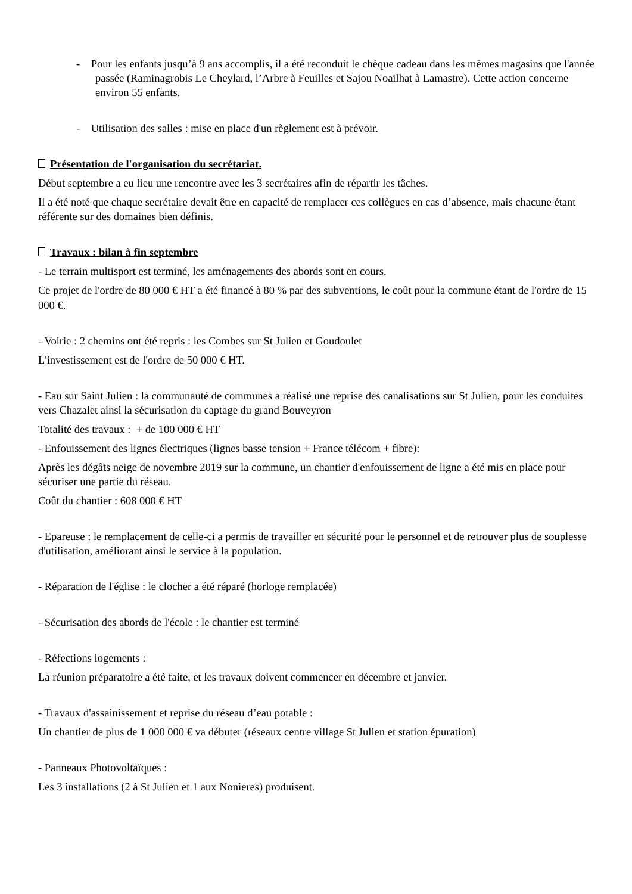- Pour les enfants jusqu’à 9 ans accomplis, il a été reconduit le chèque cadeau dans les mêmes magasins que l'année passée (Raminagrobis Le Cheylard, l’Arbre à Feuilles et Sajou Noailhat à Lamastre). Cette action concerne environ 55 enfants.
- Utilisation des salles : mise en place d'un règlement est à prévoir.
Présentation de l'organisation du secrétariat.
Début septembre a eu lieu une rencontre avec les 3 secrétaires afin de répartir les tâches.
Il a été noté que chaque secrétaire devait être en capacité de remplacer ces collègues en cas d’absence, mais chacune étant référente sur des domaines bien définis.
Travaux : bilan à fin septembre
- Le terrain multisport est terminé, les aménagements des abords sont en cours.
Ce projet de l'ordre de 80 000 € HT a été financé à 80 % par des subventions, le coût pour la commune étant de l'ordre de 15 000 €.
- Voirie : 2 chemins ont été repris : les Combes sur St Julien et Goudoulet
L'investissement est de l'ordre de 50 000 € HT.
- Eau sur Saint Julien : la communauté de communes a réalisé une reprise des canalisations sur St Julien, pour les conduites vers Chazalet ainsi la sécurisation du captage du grand Bouveyron
Totalité des travaux : + de 100 000 € HT
- Enfouissement des lignes électriques (lignes basse tension + France télécom + fibre):
Après les dégâts neige de novembre 2019 sur la commune, un chantier d'enfouissement de ligne a été mis en place pour sécuriser une partie du réseau.
Coût du chantier : 608 000 € HT
- Epareuse : le remplacement de celle-ci a permis de travailler en sécurité pour le personnel et de retrouver plus de souplesse d'utilisation, améliorant ainsi le service à la population.
- Réparation de l'église : le clocher a été réparé (horloge remplacée)
- Sécurisation des abords de l'école : le chantier est terminé
- Réfections logements :
La réunion préparatoire a été faite, et les travaux doivent commencer en décembre et janvier.
- Travaux d'assainissement et reprise du réseau d’eau potable :
Un chantier de plus de 1 000 000 € va débuter (réseaux centre village St Julien et station épuration)
- Panneaux Photovoltaïques :
Les 3 installations (2 à St Julien et 1 aux Nonieres) produisent.